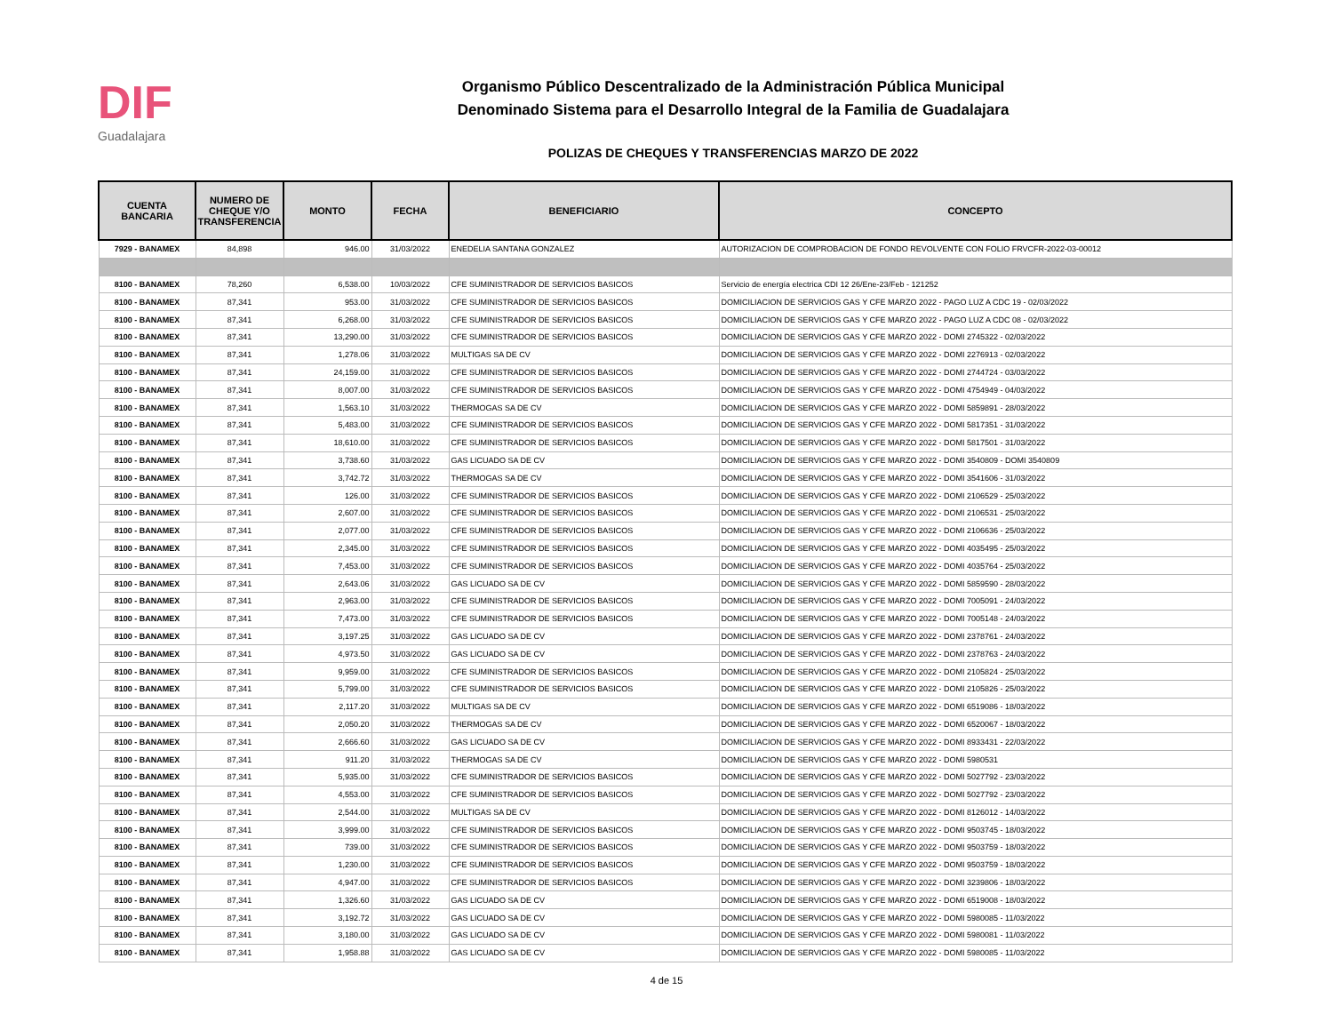DIF
Guadalajara
Organismo Público Descentralizado de la Administración Pública Municipal
Denominado Sistema para el Desarrollo Integral de la Familia de Guadalajara
POLIZAS DE CHEQUES Y TRANSFERENCIAS MARZO DE 2022
| CUENTA BANCARIA | NUMERO DE CHEQUE Y/O TRANSFERENCIA | MONTO | FECHA | BENEFICIARIO | CONCEPTO |
| --- | --- | --- | --- | --- | --- |
| 7929 - BANAMEX | 84,898 | 946.00 | 31/03/2022 | ENEDELIA SANTANA GONZALEZ | AUTORIZACION DE COMPROBACION DE FONDO REVOLVENTE CON FOLIO FRVCFR-2022-03-00012 |
| 8100 - BANAMEX | 78,260 | 6,538.00 | 10/03/2022 | CFE SUMINISTRADOR DE SERVICIOS BASICOS | Servicio de energía electrica CDI 12 26/Ene-23/Feb - 121252 |
| 8100 - BANAMEX | 87,341 | 953.00 | 31/03/2022 | CFE SUMINISTRADOR DE SERVICIOS BASICOS | DOMICILIACION DE SERVICIOS GAS Y CFE MARZO 2022 - PAGO LUZ A CDC 19 - 02/03/2022 |
| 8100 - BANAMEX | 87,341 | 6,268.00 | 31/03/2022 | CFE SUMINISTRADOR DE SERVICIOS BASICOS | DOMICILIACION DE SERVICIOS GAS Y CFE MARZO 2022 - PAGO LUZ A CDC 08 - 02/03/2022 |
| 8100 - BANAMEX | 87,341 | 13,290.00 | 31/03/2022 | CFE SUMINISTRADOR DE SERVICIOS BASICOS | DOMICILIACION DE SERVICIOS GAS Y CFE MARZO 2022 - DOMI 2745322 - 02/03/2022 |
| 8100 - BANAMEX | 87,341 | 1,278.06 | 31/03/2022 | MULTIGAS SA DE CV | DOMICILIACION DE SERVICIOS GAS Y CFE MARZO 2022 - DOMI 2276913 - 02/03/2022 |
| 8100 - BANAMEX | 87,341 | 24,159.00 | 31/03/2022 | CFE SUMINISTRADOR DE SERVICIOS BASICOS | DOMICILIACION DE SERVICIOS GAS Y CFE MARZO 2022 - DOMI 2744724 - 03/03/2022 |
| 8100 - BANAMEX | 87,341 | 8,007.00 | 31/03/2022 | CFE SUMINISTRADOR DE SERVICIOS BASICOS | DOMICILIACION DE SERVICIOS GAS Y CFE MARZO 2022 - DOMI 4754949 - 04/03/2022 |
| 8100 - BANAMEX | 87,341 | 1,563.10 | 31/03/2022 | THERMOGAS SA DE CV | DOMICILIACION DE SERVICIOS GAS Y CFE MARZO 2022 - DOMI 5859891 - 28/03/2022 |
| 8100 - BANAMEX | 87,341 | 5,483.00 | 31/03/2022 | CFE SUMINISTRADOR DE SERVICIOS BASICOS | DOMICILIACION DE SERVICIOS GAS Y CFE MARZO 2022 - DOMI 5817351 - 31/03/2022 |
| 8100 - BANAMEX | 87,341 | 18,610.00 | 31/03/2022 | CFE SUMINISTRADOR DE SERVICIOS BASICOS | DOMICILIACION DE SERVICIOS GAS Y CFE MARZO 2022 - DOMI 5817501 - 31/03/2022 |
| 8100 - BANAMEX | 87,341 | 3,738.60 | 31/03/2022 | GAS LICUADO SA DE CV | DOMICILIACION DE SERVICIOS GAS Y CFE MARZO 2022 - DOMI 3540809 - DOMI 3540809 |
| 8100 - BANAMEX | 87,341 | 3,742.72 | 31/03/2022 | THERMOGAS SA DE CV | DOMICILIACION DE SERVICIOS GAS Y CFE MARZO 2022 - DOMI 3541606 - 31/03/2022 |
| 8100 - BANAMEX | 87,341 | 126.00 | 31/03/2022 | CFE SUMINISTRADOR DE SERVICIOS BASICOS | DOMICILIACION DE SERVICIOS GAS Y CFE MARZO 2022 - DOMI 2106529 - 25/03/2022 |
| 8100 - BANAMEX | 87,341 | 2,607.00 | 31/03/2022 | CFE SUMINISTRADOR DE SERVICIOS BASICOS | DOMICILIACION DE SERVICIOS GAS Y CFE MARZO 2022 - DOMI 2106531 - 25/03/2022 |
| 8100 - BANAMEX | 87,341 | 2,077.00 | 31/03/2022 | CFE SUMINISTRADOR DE SERVICIOS BASICOS | DOMICILIACION DE SERVICIOS GAS Y CFE MARZO 2022 - DOMI 2106636 - 25/03/2022 |
| 8100 - BANAMEX | 87,341 | 2,345.00 | 31/03/2022 | CFE SUMINISTRADOR DE SERVICIOS BASICOS | DOMICILIACION DE SERVICIOS GAS Y CFE MARZO 2022 - DOMI 4035495 - 25/03/2022 |
| 8100 - BANAMEX | 87,341 | 7,453.00 | 31/03/2022 | CFE SUMINISTRADOR DE SERVICIOS BASICOS | DOMICILIACION DE SERVICIOS GAS Y CFE MARZO 2022 - DOMI 4035764 - 25/03/2022 |
| 8100 - BANAMEX | 87,341 | 2,643.06 | 31/03/2022 | GAS LICUADO SA DE CV | DOMICILIACION DE SERVICIOS GAS Y CFE MARZO 2022 - DOMI 5859590 - 28/03/2022 |
| 8100 - BANAMEX | 87,341 | 2,963.00 | 31/03/2022 | CFE SUMINISTRADOR DE SERVICIOS BASICOS | DOMICILIACION DE SERVICIOS GAS Y CFE MARZO 2022 - DOMI 7005091 - 24/03/2022 |
| 8100 - BANAMEX | 87,341 | 7,473.00 | 31/03/2022 | CFE SUMINISTRADOR DE SERVICIOS BASICOS | DOMICILIACION DE SERVICIOS GAS Y CFE MARZO 2022 - DOMI 7005148 - 24/03/2022 |
| 8100 - BANAMEX | 87,341 | 3,197.25 | 31/03/2022 | GAS LICUADO SA DE CV | DOMICILIACION DE SERVICIOS GAS Y CFE MARZO 2022 - DOMI 2378761 - 24/03/2022 |
| 8100 - BANAMEX | 87,341 | 4,973.50 | 31/03/2022 | GAS LICUADO SA DE CV | DOMICILIACION DE SERVICIOS GAS Y CFE MARZO 2022 - DOMI 2378763 - 24/03/2022 |
| 8100 - BANAMEX | 87,341 | 9,959.00 | 31/03/2022 | CFE SUMINISTRADOR DE SERVICIOS BASICOS | DOMICILIACION DE SERVICIOS GAS Y CFE MARZO 2022 - DOMI 2105824 - 25/03/2022 |
| 8100 - BANAMEX | 87,341 | 5,799.00 | 31/03/2022 | CFE SUMINISTRADOR DE SERVICIOS BASICOS | DOMICILIACION DE SERVICIOS GAS Y CFE MARZO 2022 - DOMI 2105826 - 25/03/2022 |
| 8100 - BANAMEX | 87,341 | 2,117.20 | 31/03/2022 | MULTIGAS SA DE CV | DOMICILIACION DE SERVICIOS GAS Y CFE MARZO 2022 - DOMI 6519086 - 18/03/2022 |
| 8100 - BANAMEX | 87,341 | 2,050.20 | 31/03/2022 | THERMOGAS SA DE CV | DOMICILIACION DE SERVICIOS GAS Y CFE MARZO 2022 - DOMI 6520067 - 18/03/2022 |
| 8100 - BANAMEX | 87,341 | 2,666.60 | 31/03/2022 | GAS LICUADO SA DE CV | DOMICILIACION DE SERVICIOS GAS Y CFE MARZO 2022 - DOMI 8933431 - 22/03/2022 |
| 8100 - BANAMEX | 87,341 | 911.20 | 31/03/2022 | THERMOGAS SA DE CV | DOMICILIACION DE SERVICIOS GAS Y CFE MARZO 2022 - DOMI 5980531 |
| 8100 - BANAMEX | 87,341 | 5,935.00 | 31/03/2022 | CFE SUMINISTRADOR DE SERVICIOS BASICOS | DOMICILIACION DE SERVICIOS GAS Y CFE MARZO 2022 - DOMI 5027792 - 23/03/2022 |
| 8100 - BANAMEX | 87,341 | 4,553.00 | 31/03/2022 | CFE SUMINISTRADOR DE SERVICIOS BASICOS | DOMICILIACION DE SERVICIOS GAS Y CFE MARZO 2022 - DOMI 5027792 - 23/03/2022 |
| 8100 - BANAMEX | 87,341 | 2,544.00 | 31/03/2022 | MULTIGAS SA DE CV | DOMICILIACION DE SERVICIOS GAS Y CFE MARZO 2022 - DOMI 8126012 - 14/03/2022 |
| 8100 - BANAMEX | 87,341 | 3,999.00 | 31/03/2022 | CFE SUMINISTRADOR DE SERVICIOS BASICOS | DOMICILIACION DE SERVICIOS GAS Y CFE MARZO 2022 - DOMI 9503745 - 18/03/2022 |
| 8100 - BANAMEX | 87,341 | 739.00 | 31/03/2022 | CFE SUMINISTRADOR DE SERVICIOS BASICOS | DOMICILIACION DE SERVICIOS GAS Y CFE MARZO 2022 - DOMI 9503759 - 18/03/2022 |
| 8100 - BANAMEX | 87,341 | 1,230.00 | 31/03/2022 | CFE SUMINISTRADOR DE SERVICIOS BASICOS | DOMICILIACION DE SERVICIOS GAS Y CFE MARZO 2022 - DOMI 9503759 - 18/03/2022 |
| 8100 - BANAMEX | 87,341 | 4,947.00 | 31/03/2022 | CFE SUMINISTRADOR DE SERVICIOS BASICOS | DOMICILIACION DE SERVICIOS GAS Y CFE MARZO 2022 - DOMI 3239806 - 18/03/2022 |
| 8100 - BANAMEX | 87,341 | 1,326.60 | 31/03/2022 | GAS LICUADO SA DE CV | DOMICILIACION DE SERVICIOS GAS Y CFE MARZO 2022 - DOMI 6519008 - 18/03/2022 |
| 8100 - BANAMEX | 87,341 | 3,192.72 | 31/03/2022 | GAS LICUADO SA DE CV | DOMICILIACION DE SERVICIOS GAS Y CFE MARZO 2022 - DOMI 5980085 - 11/03/2022 |
| 8100 - BANAMEX | 87,341 | 3,180.00 | 31/03/2022 | GAS LICUADO SA DE CV | DOMICILIACION DE SERVICIOS GAS Y CFE MARZO 2022 - DOMI 5980081 - 11/03/2022 |
| 8100 - BANAMEX | 87,341 | 1,958.88 | 31/03/2022 | GAS LICUADO SA DE CV | DOMICILIACION DE SERVICIOS GAS Y CFE MARZO 2022 - DOMI 5980085 - 11/03/2022 |
4 de 15